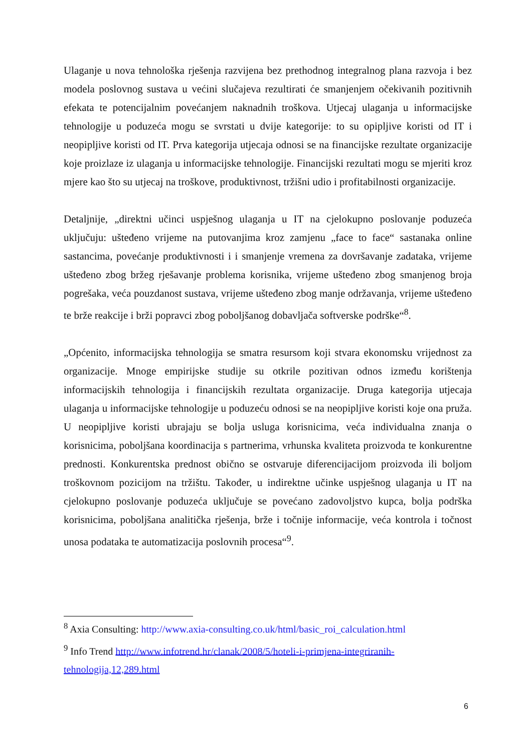Ulaganje u nova tehnološka rješenja razvijena bez prethodnog integralnog plana razvoja i bez modela poslovnog sustava u većini slučajeva rezultirati će smanjenjem očekivanih pozitivnih efekata te potencijalnim povećanjem naknadnih troškova. Utjecaj ulaganja u informacijske tehnologije u poduzeća mogu se svrstati u dvije kategorije: to su opipljive koristi od IT i neopipljive koristi od IT. Prva kategorija utjecaja odnosi se na financijske rezultate organizacije koje proizlaze iz ulaganja u informacijske tehnologije. Financijski rezultati mogu se mjeriti kroz mjere kao što su utjecaj na troškove, produktivnost, tržišni udio i profitabilnosti organizacije.
Detaljnije, „direktni učinci uspješnog ulaganja u IT na cjelokupno poslovanje poduzeća uključuju: ušteđeno vrijeme na putovanjima kroz zamjenu „face to face“ sastanaka online sastancima, povećanje produktivnosti i i smanjenje vremena za dovršavanje zadataka, vrijeme ušteđeno zbog bržeg rješavanje problema korisnika, vrijeme ušteđeno zbog smanjenog broja pogrešaka, veća pouzdanost sustava, vrijeme ušteđeno zbog manje održavanja, vrijeme ušteđeno te brže reakcije i brži popravci zbog poboljšanog dobavljača softverske podrške“<sup>8</sup>.
„Općenito, informacijska tehnologija se smatra resursom koji stvara ekonomsku vrijednost za organizacije. Mnoge empirijske studije su otkrile pozitivan odnos između korištenja informacijskih tehnologija i financijskih rezultata organizacije. Druga kategorija utjecaja ulaganja u informacijske tehnologije u poduzeću odnosi se na neopipljive koristi koje ona pruža. U neopipljive koristi ubrajaju se bolja usluga korisnicima, veća individualna znanja o korisnicima, poboljšana koordinacija s partnerima, vrhunska kvaliteta proizvoda te konkurentne prednosti. Konkurentska prednost obično se ostvaruje diferencijacijom proizvoda ili boljom troškovnom pozicijom na tržištu. Također, u indirektne učinke uspješnog ulaganja u IT na cjelokupno poslovanje poduzeća uključuje se povećano zadovoljstvo kupca, bolja podrška korisnicima, poboljšana analitička rješenja, brže i točnije informacije, veća kontrola i točnost unosa podataka te automatizacija poslovnih procesa“<sup>9</sup>.
<sup>8</sup> Axia Consulting: http://www.axia-consulting.co.uk/html/basic_roi_calculation.html
<sup>9</sup> Info Trend http://www.infotrend.hr/clanak/2008/5/hoteli-i-primjena-integriranih-tehnologija,12,289.html
6